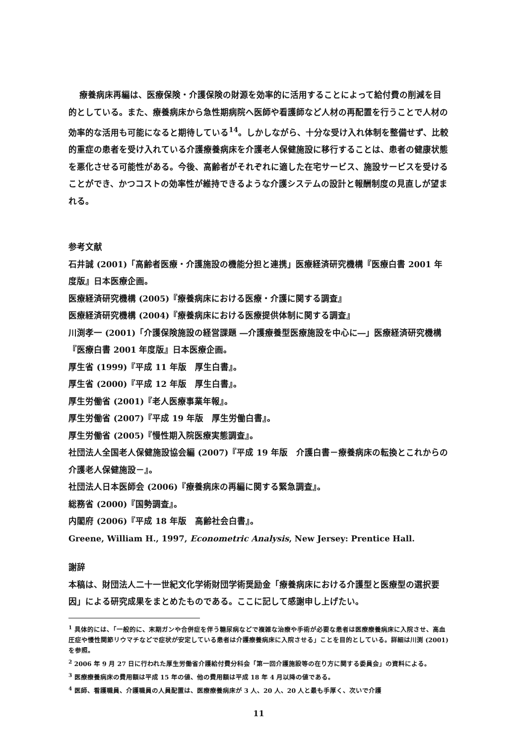療養病床再編は、医療保険・介護保険の財源を効率的に活用することによって給付費の削減を目的としている。また、療養病床から急性期病院へ医師や看護師など人材の再配置を行うことで人材の効率的な活用も可能になると期待している<sup>14</sup>。しかしながら、十分な受け入れ体制を整備せず、比較的重症の患者を受け入れている介護療養病床を介護老人保健施設に移行することは、患者の健康状態を悪化させる可能性がある。今後、高齢者がそれぞれに適した在宅サービス、施設サービスを受けることができ、かつコストの効率性が維持できるような介護システムの設計と報酬制度の見直しが望まれる。
参考文献
石井誠 (2001)「高齢者医療・介護施設の機能分担と連携」医療経済研究機構『医療白書 2001 年度版』日本医療企画。
医療経済研究機構 (2005)『療養病床における医療・介護に関する調査』
医療経済研究機構 (2004)『療養病床における医療提供体制に関する調査』
川渕孝一 (2001)「介護保険施設の経営課題 ―介護療養型医療施設を中心に―」医療経済研究機構『医療白書 2001 年度版』日本医療企画。
厚生省 (1999)『平成 11 年版　厚生白書』。
厚生省 (2000)『平成 12 年版　厚生白書』。
厚生労働省 (2001)『老人医療事業年報』。
厚生労働省 (2007)『平成 19 年版　厚生労働白書』。
厚生労働省 (2005)『慢性期入院医療実態調査』。
社団法人全国老人保健施設協会編 (2007)『平成 19 年版　介護白書－療養病床の転換とこれからの介護老人保健施設－』。
社団法人日本医師会 (2006)『療養病床の再編に関する緊急調査』。
総務省 (2000)『国勢調査』。
内閣府 (2006)『平成 18 年版　高齢社会白書』。
Greene, William H., 1997, Econometric Analysis, New Jersey: Prentice Hall.
謝辞
本稿は、財団法人二十一世紀文化学術財団学術奨励金「療養病床における介護型と医療型の選択要因」による研究成果をまとめたものである。ここに記して感謝申し上げたい。
<sup>1</sup> 具体的には、「一般的に、末期ガンや合併症を伴う糖尿病などで複雑な治療や手術が必要な患者は医療療養病床に入院させ、高血圧症や慢性関節リウマチなどで症状が安定している患者は介護療養病床に入院させる」ことを目的としている。詳細は川渕 (2001) を参照。
<sup>2</sup> 2006 年 9 月 27 日に行われた厚生労働省介護給付費分科会「第一回介護施設等の在り方に関する委員会」の資料による。
<sup>3</sup> 医療療養病床の費用額は平成 15 年の値、他の費用額は平成 18 年 4 月以降の値である。
<sup>4</sup> 医師、看護職員、介護職員の人員配置は、医療療養病床が 3 人、20 人、20 人と最も手厚く、次いで介護
11